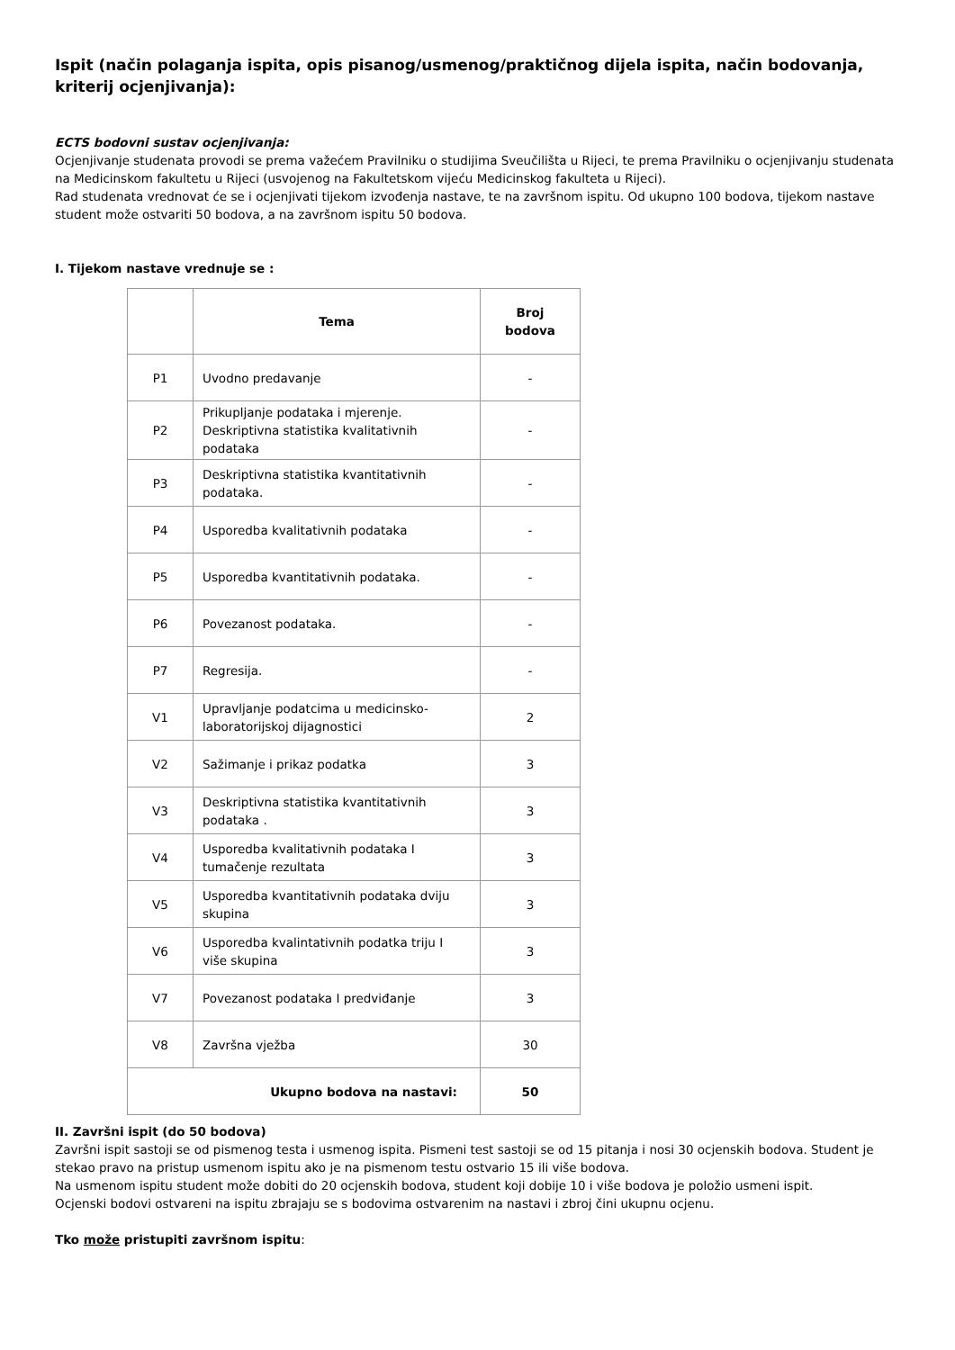Ispit (način polaganja ispita, opis pisanog/usmenog/praktičnog dijela ispita, način bodovanja, kriterij ocjenjivanja):
ECTS bodovni sustav ocjenjivanja:
Ocjenjivanje studenata provodi se prema važećem Pravilniku o studijima Sveučilišta u Rijeci, te prema Pravilniku o ocjenjivanju studenata na Medicinskom fakultetu u Rijeci (usvojenog na Fakultetskom vijeću Medicinskog fakulteta u Rijeci).
Rad studenata vrednovat će se i ocjenjivati tijekom izvođenja nastave, te na završnom ispitu. Od ukupno 100 bodova, tijekom nastave student može ostvariti 50 bodova, a na završnom ispitu 50 bodova.
I. Tijekom nastave vrednuje se :
| | Tema | Broj bodova |
| --- | --- | --- |
| P1 | Uvodno predavanje | - |
| P2 | Prikupljanje podataka i mjerenje. Deskriptivna statistika kvalitativnih podataka | - |
| P3 | Deskriptivna statistika kvantitativnih podataka. | - |
| P4 | Usporedba kvalitativnih podataka | - |
| P5 | Usporedba kvantitativnih podataka. | - |
| P6 | Povezanost podataka. | - |
| P7 | Regresija. | - |
| V1 | Upravljanje podatcima u medicinsko-laboratorijskoj dijagnostici | 2 |
| V2 | Sažimanje i prikaz podatka | 3 |
| V3 | Deskriptivna statistika kvantitativnih podataka . | 3 |
| V4 | Usporedba kvalitativnih podataka I tumačenje rezultata | 3 |
| V5 | Usporedba kvantitativnih podataka dviju skupina | 3 |
| V6 | Usporedba kvalintativnih podatka triju I više skupina | 3 |
| V7 | Povezanost podataka I predviđanje | 3 |
| V8 | Završna vježba | 30 |
| Ukupno bodova na nastavi: | | 50 |
II. Završni ispit (do 50 bodova)
Završni ispit sastoji se od pismenog testa i usmenog ispita. Pismeni test sastoji se od 15 pitanja i nosi 30 ocjenskih bodova. Student je stekao pravo na pristup usmenom ispitu ako je na pismenom testu ostvario 15 ili više bodova.
Na usmenom ispitu student može dobiti do 20 ocjenskih bodova, student koji dobije 10 i više bodova je položio usmeni ispit.
Ocjenski bodovi ostvareni na ispitu zbrajaju se s bodovima ostvarenim na nastavi i zbroj čini ukupnu ocjenu.
Tko može pristupiti završnom ispitu: